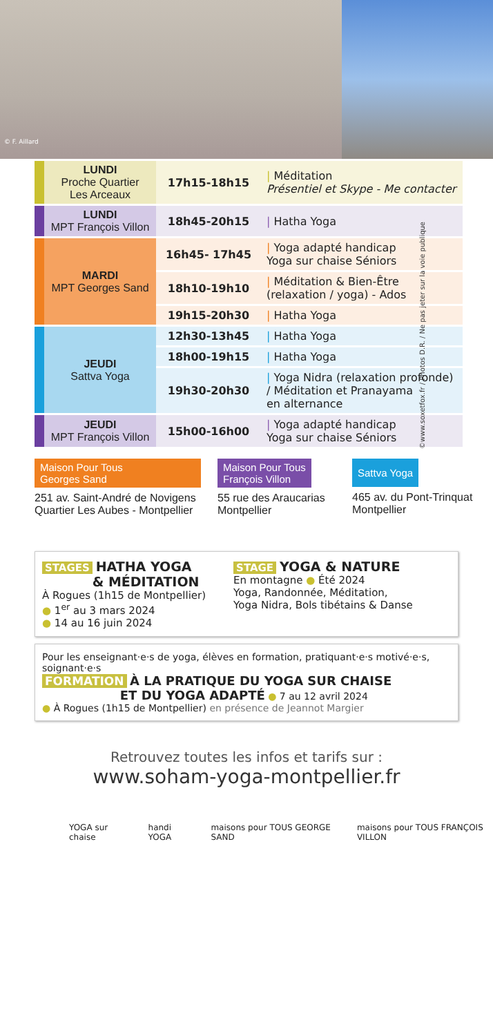© F. Aillard
©www.soxetfox.fr / Photos D.R. / Ne pas jeter sur la voie publique
| LUNDI Proche Quartier Les Arceaux | 17h15-18h15 | / Méditation Présentiel et Skype - Me contacter |
| LUNDI MPT François Villon | 18h45-20h15 | / Hatha Yoga |
| MARDI MPT Georges Sand | 16h45- 17h45 | / Yoga adapté handicap Yoga sur chaise Séniors |
| | 18h10-19h10 | / Méditation & Bien-Être (relaxation / yoga) - Ados |
| | 19h15-20h30 | / Hatha Yoga |
| JEUDI Sattva Yoga | 12h30-13h45 | / Hatha Yoga |
| | 18h00-19h15 | / Hatha Yoga |
| | 19h30-20h30 | / Yoga Nidra (relaxation profonde) / Méditation et Pranayama en alternance |
| JEUDI MPT François Villon | 15h00-16h00 | / Yoga adapté handicap Yoga sur chaise Séniors |
Maison Pour Tous
Georges Sand
251 av. Saint-André de Novigens
Quartier Les Aubes - Montpellier
Maison Pour Tous
François Villon
55 rue des Araucarias
Montpellier
Sattva Yoga
465 av. du Pont-Trinquat
Montpellier
STAGES HATHA YOGA
& MÉDITATION
À Rogues (1h15 de Montpellier)
● 1<sup>er</sup> au 3 mars 2024
● 14 au 16 juin 2024
STAGE YOGA & NATURE
En montagne ● Été 2024
Yoga, Randonnée, Méditation,
Yoga Nidra, Bols tibétains & Danse
Pour les enseignant·e·s de yoga, élèves en formation, pratiquant·e·s motivé·e·s, soignant·e·s
FORMATION À LA PRATIQUE DU YOGA SUR CHAISE
ET DU YOGA ADAPTÉ ● 7 au 12 avril 2024
● À Rogues (1h15 de Montpellier) en présence de Jeannot Margier
Retrouvez toutes les infos et tarifs sur :
www.soham-yoga-montpellier.fr
YOGA sur chaise handi YOGA maisons pour TOUS GEORGE SAND maisons pour TOUS FRANÇOIS VILLON